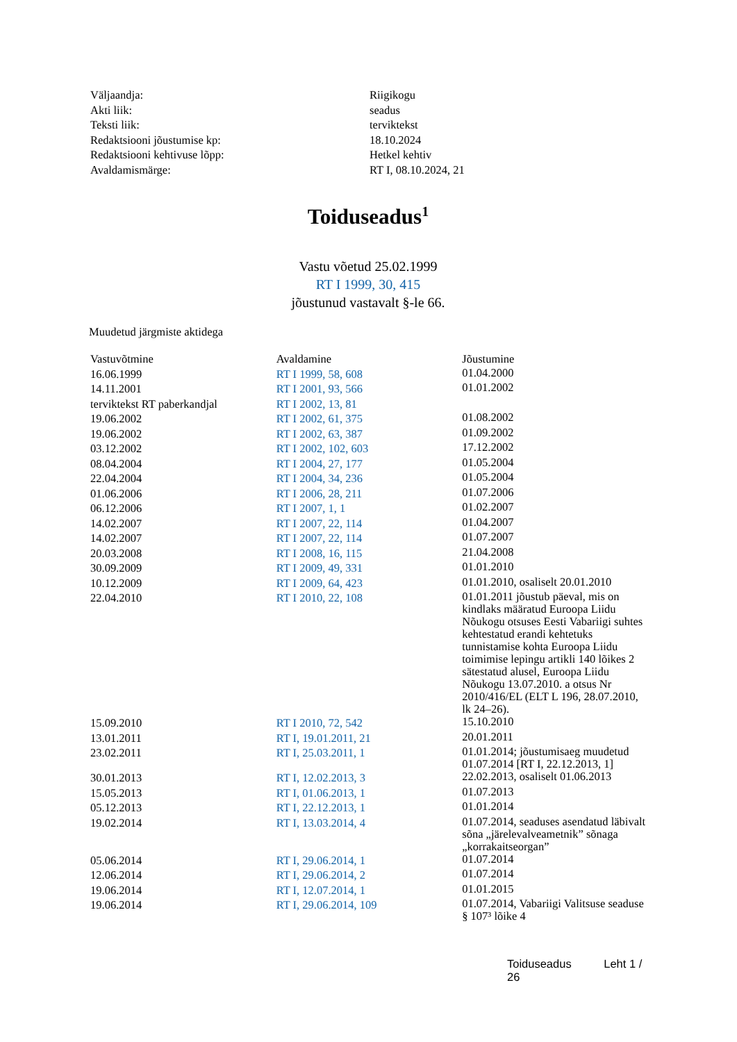| Väljaandja: | Riigikogu |
| Akti liik: | seadus |
| Teksti liik: | terviktekst |
| Redaktsiooni jõustumise kp: | 18.10.2024 |
| Redaktsiooni kehtivuse lõpp: | Hetkel kehtiv |
| Avaldamismärge: | RT I, 08.10.2024, 21 |
Toiduseadus<sup>1</sup>
Vastu võetud 25.02.1999
RT I 1999, 30, 415
jõustunud vastavalt §-le 66.
Muudetud järgmiste aktidega
| Vastuvõtmine | Avaldamine | Jõustumine |
| --- | --- | --- |
| 16.06.1999 | RT I 1999, 58, 608 | 01.04.2000 |
| 14.11.2001 | RT I 2001, 93, 566 | 01.01.2002 |
| terviktekst RT paberkandjal | RT I 2002, 13, 81 | |
| 19.06.2002 | RT I 2002, 61, 375 | 01.08.2002 |
| 19.06.2002 | RT I 2002, 63, 387 | 01.09.2002 |
| 03.12.2002 | RT I 2002, 102, 603 | 17.12.2002 |
| 08.04.2004 | RT I 2004, 27, 177 | 01.05.2004 |
| 22.04.2004 | RT I 2004, 34, 236 | 01.05.2004 |
| 01.06.2006 | RT I 2006, 28, 211 | 01.07.2006 |
| 06.12.2006 | RT I 2007, 1, 1 | 01.02.2007 |
| 14.02.2007 | RT I 2007, 22, 114 | 01.04.2007 |
| 14.02.2007 | RT I 2007, 22, 114 | 01.07.2007 |
| 20.03.2008 | RT I 2008, 16, 115 | 21.04.2008 |
| 30.09.2009 | RT I 2009, 49, 331 | 01.01.2010 |
| 10.12.2009 | RT I 2009, 64, 423 | 01.01.2010, osaliselt 20.01.2010 |
| 22.04.2010 | RT I 2010, 22, 108 | 01.01.2011 jõustub päeval, mis on kindlaks määratud Euroopa Liidu Nõukogu otsuses Eesti Vabariigi suhtes kehtestatud erandi kehtetuks tunnistamise kohta Euroopa Liidu toimimise lepingu artikli 140 lõikes 2 sätestatud alusel, Euroopa Liidu Nõukogu 13.07.2010. a otsus Nr 2010/416/EL (ELT L 196, 28.07.2010, lk 24–26). |
| 15.09.2010 | RT I 2010, 72, 542 | 15.10.2010 |
| 13.01.2011 | RT I, 19.01.2011, 21 | 20.01.2011 |
| 23.02.2011 | RT I, 25.03.2011, 1 | 01.01.2014; jõustumisaeg muudetud 01.07.2014 [RT I, 22.12.2013, 1] |
| 30.01.2013 | RT I, 12.02.2013, 3 | 22.02.2013, osaliselt 01.06.2013 |
| 15.05.2013 | RT I, 01.06.2013, 1 | 01.07.2013 |
| 05.12.2013 | RT I, 22.12.2013, 1 | 01.01.2014 |
| 19.02.2014 | RT I, 13.03.2014, 4 | 01.07.2014, seaduses asendatud läbivalt sõna „järelevalveametnik” sõnaga „korrakaitseorgan” |
| 05.06.2014 | RT I, 29.06.2014, 1 | 01.07.2014 |
| 12.06.2014 | RT I, 29.06.2014, 2 | 01.07.2014 |
| 19.06.2014 | RT I, 12.07.2014, 1 | 01.01.2015 |
| 19.06.2014 | RT I, 29.06.2014, 109 | 01.07.2014, Vabariigi Valitsuse seaduse § 107³ lõike 4 |
Toiduseadus Leht 1 / 26